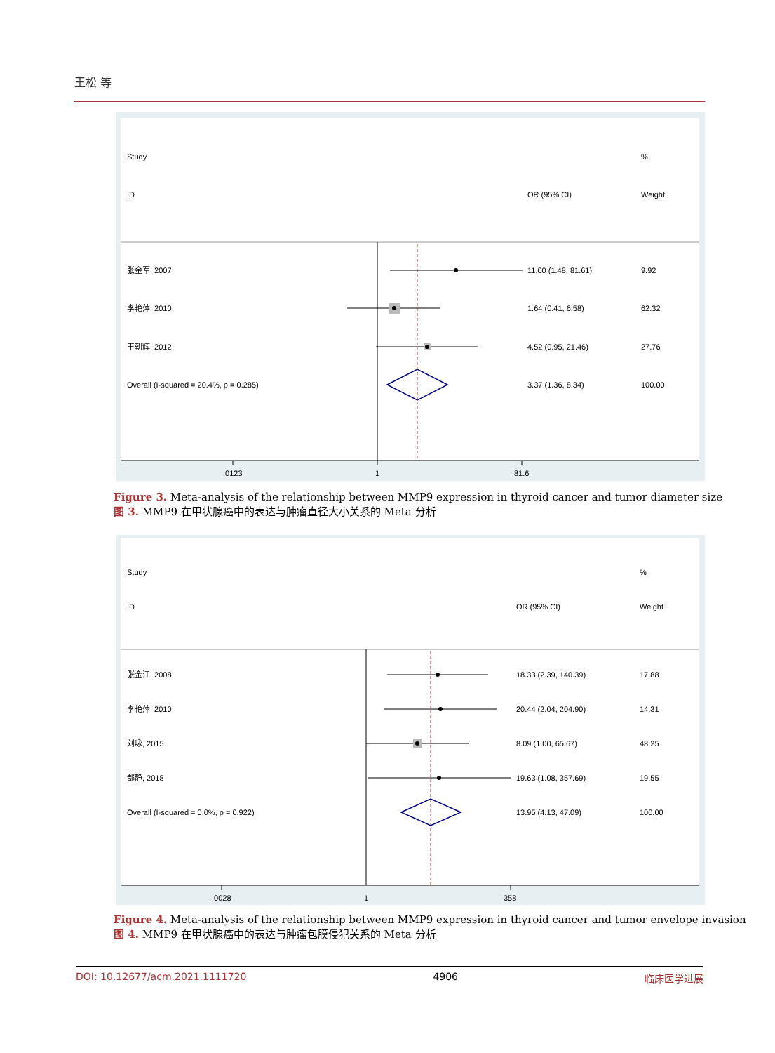王松 等
Study
%
ID
OR (95% CI)
Weight
张金军, 2007
11.00 (1.48, 81.61)
9.92
李艳萍, 2010
1.64 (0.41, 6.58)
62.32
王朝辉, 2012
4.52 (0.95, 21.46)
27.76
Overall (I-squared = 20.4%, p = 0.285)
3.37 (1.36, 8.34)
100.00
.0123
1
81.6
Figure 3. Meta-analysis of the relationship between MMP9 expression in thyroid cancer and tumor diameter size
图 3. MMP9 在甲状腺癌中的表达与肿瘤直径大小关系的 Meta 分析
Study
%
ID
OR (95% CI)
Weight
张金江, 2008
18.33 (2.39, 140.39)
17.88
李艳萍, 2010
20.44 (2.04, 204.90)
14.31
刘咏, 2015
8.09 (1.00, 65.67)
48.25
郜静, 2018
19.63 (1.08, 357.69)
19.55
Overall (I-squared = 0.0%, p = 0.922)
13.95 (4.13, 47.09)
100.00
.0028
1
358
Figure 4. Meta-analysis of the relationship between MMP9 expression in thyroid cancer and tumor envelope invasion
图 4. MMP9 在甲状腺癌中的表达与肿瘤包膜侵犯关系的 Meta 分析
DOI: 10.12677/acm.2021.1111720 4906 临床医学进展